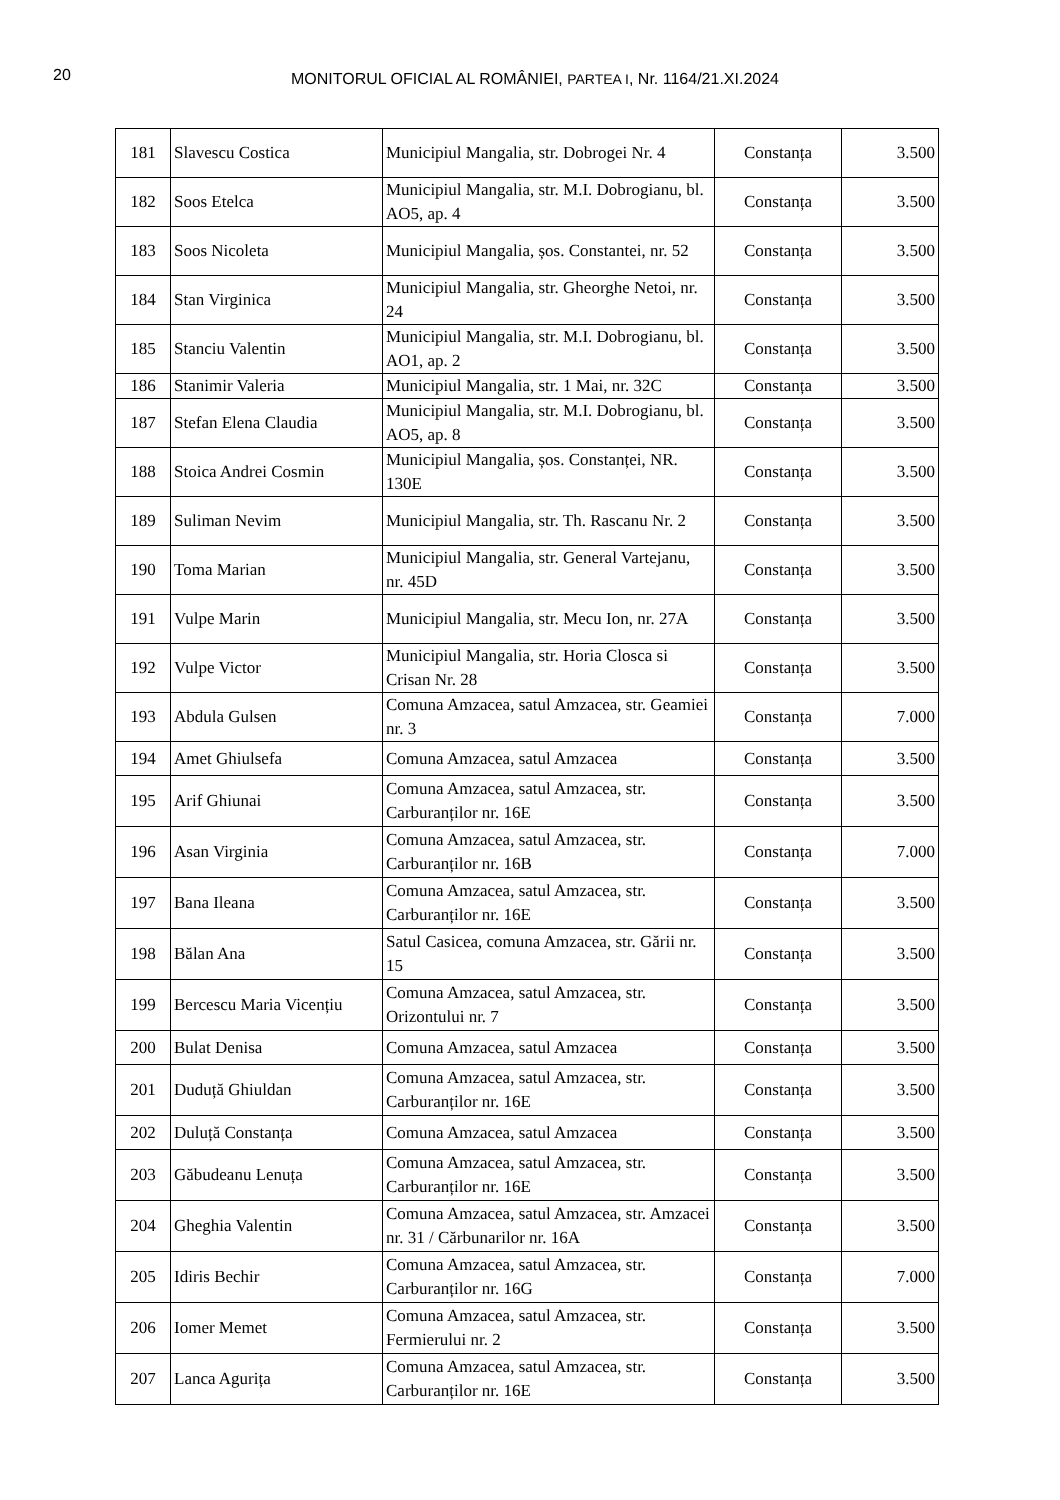20
MONITORUL OFICIAL AL ROMÂNIEI, PARTEA I, Nr. 1164/21.XI.2024
| 181 | Slavescu Costica | Municipiul Mangalia, str. Dobrogei Nr. 4 | Constanța | 3.500 |
| 182 | Soos Etelca | Municipiul Mangalia, str. M.I. Dobrogianu, bl. AO5, ap. 4 | Constanța | 3.500 |
| 183 | Soos Nicoleta | Municipiul Mangalia, șos. Constantei, nr. 52 | Constanța | 3.500 |
| 184 | Stan Virginica | Municipiul Mangalia, str. Gheorghe Netoi, nr. 24 | Constanța | 3.500 |
| 185 | Stanciu Valentin | Municipiul Mangalia, str. M.I. Dobrogianu, bl. AO1, ap. 2 | Constanța | 3.500 |
| 186 | Stanimir Valeria | Municipiul Mangalia, str. 1 Mai, nr. 32C | Constanța | 3.500 |
| 187 | Stefan Elena Claudia | Municipiul Mangalia, str. M.I. Dobrogianu, bl. AO5, ap. 8 | Constanța | 3.500 |
| 188 | Stoica Andrei Cosmin | Municipiul Mangalia, șos. Constanței, NR. 130E | Constanța | 3.500 |
| 189 | Suliman Nevim | Municipiul Mangalia, str. Th. Rascanu Nr. 2 | Constanța | 3.500 |
| 190 | Toma Marian | Municipiul Mangalia, str. General Vartejanu, nr. 45D | Constanța | 3.500 |
| 191 | Vulpe Marin | Municipiul Mangalia, str. Mecu Ion, nr. 27A | Constanța | 3.500 |
| 192 | Vulpe Victor | Municipiul Mangalia, str. Horia Closca si Crisan Nr. 28 | Constanța | 3.500 |
| 193 | Abdula Gulsen | Comuna Amzacea, satul Amzacea, str. Geamiei nr. 3 | Constanța | 7.000 |
| 194 | Amet Ghiulsefa | Comuna Amzacea, satul Amzacea | Constanța | 3.500 |
| 195 | Arif Ghiunai | Comuna Amzacea, satul Amzacea, str. Carburanților nr. 16E | Constanța | 3.500 |
| 196 | Asan Virginia | Comuna Amzacea, satul Amzacea, str. Carburanților nr. 16B | Constanța | 7.000 |
| 197 | Bana Ileana | Comuna Amzacea, satul Amzacea, str. Carburanților nr. 16E | Constanța | 3.500 |
| 198 | Bălan Ana | Satul Casicea, comuna Amzacea, str. Gării nr. 15 | Constanța | 3.500 |
| 199 | Bercescu Maria Vicențiu | Comuna Amzacea, satul Amzacea, str. Orizontului nr. 7 | Constanța | 3.500 |
| 200 | Bulat Denisa | Comuna Amzacea, satul Amzacea | Constanța | 3.500 |
| 201 | Duduță Ghiuldan | Comuna Amzacea, satul Amzacea, str. Carburanților nr. 16E | Constanța | 3.500 |
| 202 | Duluță Constanța | Comuna Amzacea, satul Amzacea | Constanța | 3.500 |
| 203 | Găbudeanu Lenuța | Comuna Amzacea, satul Amzacea, str. Carburanților nr. 16E | Constanța | 3.500 |
| 204 | Gheghia Valentin | Comuna Amzacea, satul Amzacea, str. Amzacei nr. 31 / Cărbunarilor nr. 16A | Constanța | 3.500 |
| 205 | Idiris Bechir | Comuna Amzacea, satul Amzacea, str. Carburanților nr. 16G | Constanța | 7.000 |
| 206 | Iomer Memet | Comuna Amzacea, satul Amzacea, str. Fermierului nr. 2 | Constanța | 3.500 |
| 207 | Lanca Agurița | Comuna Amzacea, satul Amzacea, str. Carburanților nr. 16E | Constanța | 3.500 |